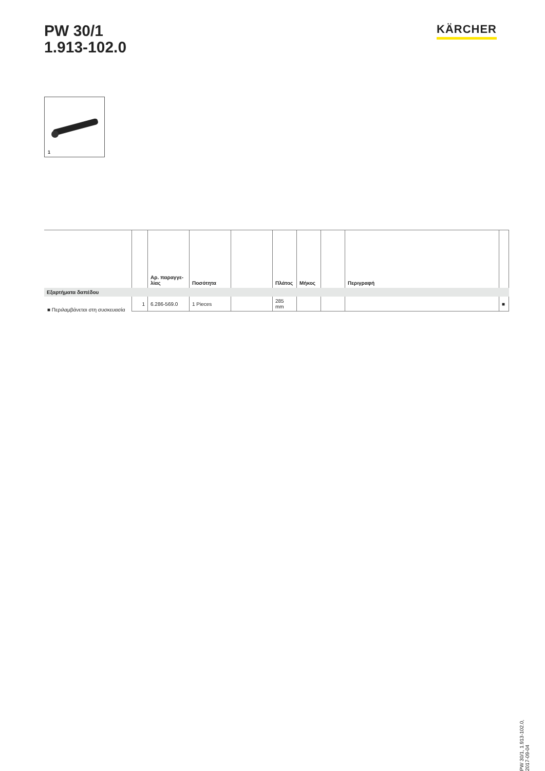PW 30/1
1.913-102.0
KÄRCHER
1
| | | Αρ. παραγγε- λίας | Ποσότητα | | Πλάτος | Μήκος | | Περιγραφή | |
| --- | --- | --- | --- | --- | --- | --- | --- | --- | --- |
| Εξαρτήματα δαπέδου | | | | | | | | | |
| | 1 | 6.286-569.0 | 1 Pieces | | 285 mm | | | | ■ |
■ Περιλαμβάνεται στη συσκευασία
PW 30/1, 1.913-102.0, 2017-09-04